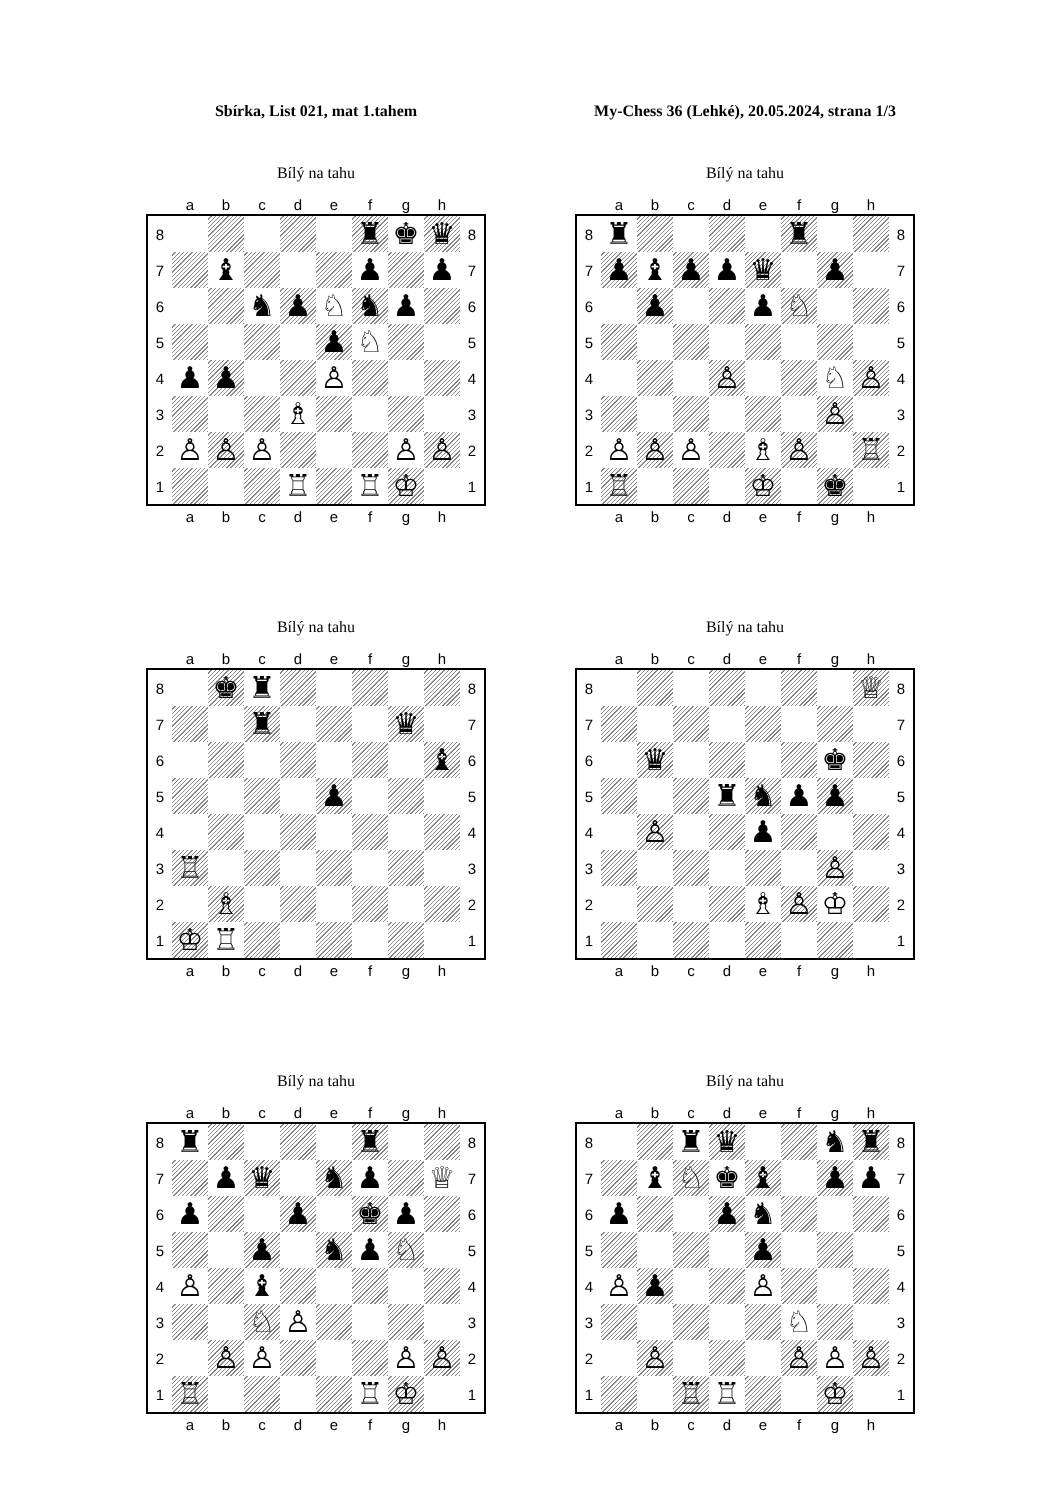Sbírka, List 021, mat 1.tahem
My-Chess 36 (Lehké), 20.05.2024, strana 1/3
Bílý na tahu
| | a | b | c | d | e | f | g | h | |
| --- | --- | --- | --- | --- | --- | --- | --- | --- | --- |
| 8 | | | | | | ♜ | ♚ | ♛ | 8 |
| 7 | | ♝ | | | | ♟ | | ♟ | 7 |
| 6 | | | ♞ | ♟ | ♘ | ♞ | ♟ | | 6 |
| 5 | | | | | ♟ | ♘ | | | 5 |
| 4 | ♟ | ♟ | | | ♙ | | | | 4 |
| 3 | | | | ♗ | | | | | 3 |
| 2 | ♙ | ♙ | ♙ | | | | ♙ | ♙ | 2 |
| 1 | | | | ♖ | | ♖ | ♔ | | 1 |
| | a | b | c | d | e | f | g | h | |
Bílý na tahu
| | a | b | c | d | e | f | g | h | |
| --- | --- | --- | --- | --- | --- | --- | --- | --- | --- |
| 8 | ♜ | | | | | ♜ | | | 8 |
| 7 | ♟ | ♝ | ♟ | ♟ | ♛ | | ♟ | | 7 |
| 6 | | ♟ | | | ♟ | ♘ | | | 6 |
| 5 | | | | | | | | | 5 |
| 4 | | | | ♙ | | | ♘ | ♙ | 4 |
| 3 | | | | | | | ♙ | | 3 |
| 2 | ♙ | ♙ | ♙ | | ♗ | ♙ | | ♖ | 2 |
| 1 | ♖ | | | | ♔ | | ♚ | | 1 |
| | a | b | c | d | e | f | g | h | |
Bílý na tahu
| | a | b | c | d | e | f | g | h | |
| --- | --- | --- | --- | --- | --- | --- | --- | --- | --- |
| 8 | | ♚ | ♜ | | | | | | 8 |
| 7 | | | ♜ | | | | ♛ | | 7 |
| 6 | | | | | | | | ♝ | 6 |
| 5 | | | | | ♟ | | | | 5 |
| 4 | | | | | | | | | 4 |
| 3 | ♖ | | | | | | | | 3 |
| 2 | | ♗ | | | | | | | 2 |
| 1 | ♔ | ♖ | | | | | | | 1 |
| | a | b | c | d | e | f | g | h | |
Bílý na tahu
| | a | b | c | d | e | f | g | h | |
| --- | --- | --- | --- | --- | --- | --- | --- | --- | --- |
| 8 | | | | | | | | ♕ | 8 |
| 7 | | | | | | | | | 7 |
| 6 | | ♛ | | | | | ♚ | | 6 |
| 5 | | | | ♜ | ♞ | ♟ | ♟ | | 5 |
| 4 | | ♙ | | | ♟ | | | | 4 |
| 3 | | | | | | | ♙ | | 3 |
| 2 | | | | | ♗ | ♙ | ♔ | | 2 |
| 1 | | | | | | | | | 1 |
| | a | b | c | d | e | f | g | h | |
Bílý na tahu
| | a | b | c | d | e | f | g | h | |
| --- | --- | --- | --- | --- | --- | --- | --- | --- | --- |
| 8 | ♜ | | | | | ♜ | | | 8 |
| 7 | | ♟ | ♛ | | ♞ | ♟ | | ♕ | 7 |
| 6 | ♟ | | | ♟ | | ♚ | ♟ | | 6 |
| 5 | | | ♟ | | ♞ | ♟ | ♘ | | 5 |
| 4 | ♙ | | ♝ | | | | | | 4 |
| 3 | | | ♘ | ♙ | | | | | 3 |
| 2 | | ♙ | ♙ | | | | ♙ | ♙ | 2 |
| 1 | ♖ | | | | | ♖ | ♔ | | 1 |
| | a | b | c | d | e | f | g | h | |
Bílý na tahu
| | a | b | c | d | e | f | g | h | |
| --- | --- | --- | --- | --- | --- | --- | --- | --- | --- |
| 8 | | | ♜ | ♛ | | | ♞ | ♜ | 8 |
| 7 | | ♝ | ♘ | ♚ | ♝ | | ♟ | ♟ | 7 |
| 6 | ♟ | | | ♟ | ♞ | | | | 6 |
| 5 | | | | | ♟ | | | | 5 |
| 4 | ♙ | ♟ | | | ♙ | | | | 4 |
| 3 | | | | | | ♘ | | | 3 |
| 2 | | ♙ | | | | ♙ | ♙ | ♙ | 2 |
| 1 | | | ♖ | ♖ | | | ♔ | | 1 |
| | a | b | c | d | e | f | g | h | |